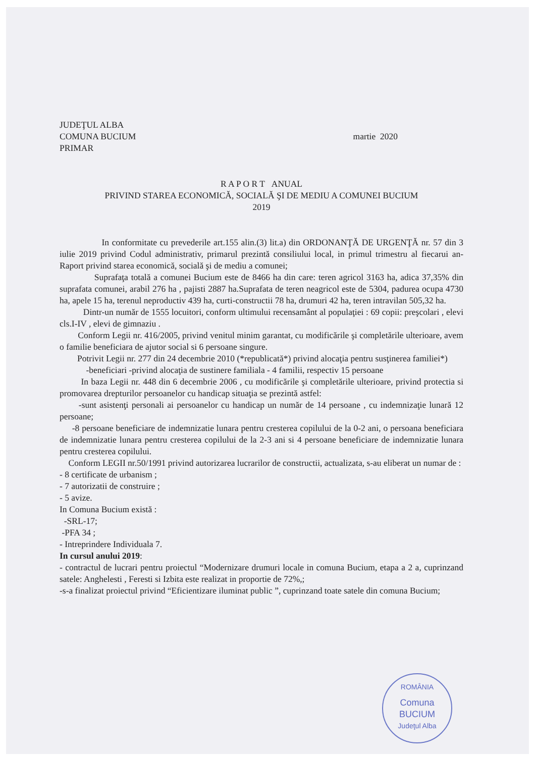JUDEŢUL ALBA
COMUNA BUCIUM
PRIMAR
martie 2020
R A P O R T ANUAL
PRIVIND STAREA ECONOMICĂ, SOCIALĂ ŞI DE MEDIU A COMUNEI BUCIUM
2019
In conformitate cu prevederile art.155 alin.(3) lit.a) din ORDONANŢĂ DE URGENŢĂ nr. 57 din 3 iulie 2019 privind Codul administrativ, primarul prezintă consiliului local, in primul trimestru al fiecarui an- Raport privind starea economică, socială şi de mediu a comunei;
Suprafaţa totală a comunei Bucium este de 8466 ha din care: teren agricol 3163 ha, adica 37,35% din suprafata comunei, arabil 276 ha , pajisti 2887 ha.Suprafata de teren neagricol este de 5304, padurea ocupa 4730 ha, apele 15 ha, terenul neproductiv 439 ha, curti-constructii 78 ha, drumuri 42 ha, teren intravilan 505,32 ha.
Dintr-un număr de 1555 locuitori, conform ultimului recensamânt al populaţiei : 69 copii: preşcolari , elevi cls.I-IV , elevi de gimnaziu .
Conform Legii nr. 416/2005, privind venitul minim garantat, cu modificările şi completările ulterioare, avem o familie beneficiara de ajutor social si 6 persoane singure.
Potrivit Legii nr. 277 din 24 decembrie 2010 (*republicată*) privind alocaţia pentru susţinerea familiei*)
-beneficiari -privind alocaţia de sustinere familiala - 4 familii, respectiv 15 persoane
In baza Legii nr. 448 din 6 decembrie 2006 , cu modificările şi completările ulterioare, privind protectia si promovarea drepturilor persoanelor cu handicap situaţia se prezintă astfel:
-sunt asistenţi personali ai persoanelor cu handicap un număr de 14 persoane , cu indemnizaţie lunară 12 persoane;
-8 persoane beneficiare de indemnizatie lunara pentru cresterea copilului de la 0-2 ani, o persoana beneficiara de indemnizatie lunara pentru cresterea copilului de la 2-3 ani si 4 persoane beneficiare de indemnizatie lunara pentru cresterea copilului.
Conform LEGII nr.50/1991 privind autorizarea lucrarilor de constructii, actualizata, s-au eliberat un numar de :
- 8 certificate de urbanism ;
- 7 autorizatii de construire ;
- 5 avize.
In Comuna Bucium există :
-SRL-17;
-PFA 34 ;
- Intreprindere Individuala 7.
In cursul anului 2019:
- contractul de lucrari pentru proiectul “Modernizare drumuri locale in comuna Bucium, etapa a 2 a, cuprinzand satele: Anghelesti , Feresti si Izbita este realizat in proportie de 72%,;
-s-a finalizat proiectul privind “Eficientizare iluminat public ”, cuprinzand toate satele din comuna Bucium;
ROMÂNIA
Comuna
BUCIUM
Judeţul Alba